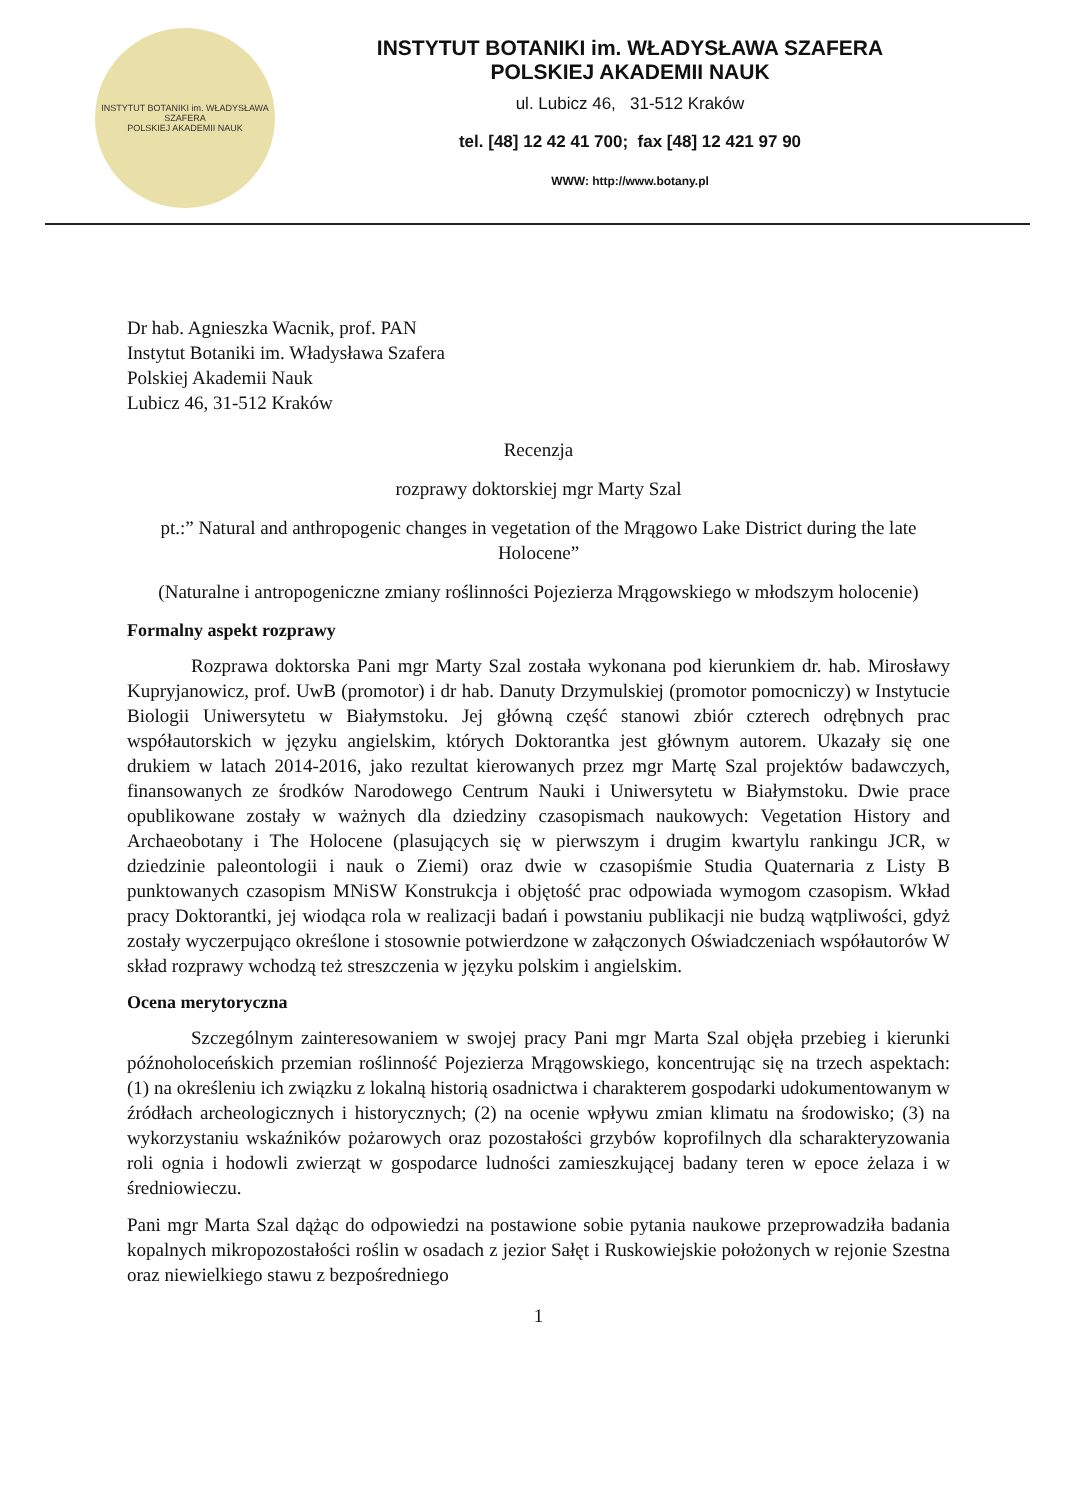INSTYTUT BOTANIKI im. WŁADYSŁAWA SZAFERA
POLSKIEJ AKADEMII NAUK
INSTYTUT BOTANIKI im. WŁADYSŁAWA SZAFERA
POLSKIEJ AKADEMII NAUK
ul. Lubicz 46, 31-512 Kraków
tel. [48] 12 42 41 700; fax [48] 12 421 97 90
WWW: http://www.botany.pl
Dr hab. Agnieszka Wacnik, prof. PAN
Instytut Botaniki im. Władysława Szafera
Polskiej Akademii Nauk
Lubicz 46, 31-512 Kraków
Recenzja
rozprawy doktorskiej mgr Marty Szal
pt.:” Natural and anthropogenic changes in vegetation of the Mrągowo Lake District during the late Holocene”
(Naturalne i antropogeniczne zmiany roślinności Pojezierza Mrągowskiego w młodszym holocenie)
Formalny aspekt rozprawy
Rozprawa doktorska Pani mgr Marty Szal została wykonana pod kierunkiem dr. hab. Mirosławy Kupryjanowicz, prof. UwB (promotor) i dr hab. Danuty Drzymulskiej (promotor pomocniczy) w Instytucie Biologii Uniwersytetu w Białymstoku. Jej główną część stanowi zbiór czterech odrębnych prac współautorskich w języku angielskim, których Doktorantka jest głównym autorem. Ukazały się one drukiem w latach 2014-2016, jako rezultat kierowanych przez mgr Martę Szal projektów badawczych, finansowanych ze środków Narodowego Centrum Nauki i Uniwersytetu w Białymstoku. Dwie prace opublikowane zostały w ważnych dla dziedziny czasopismach naukowych: Vegetation History and Archaeobotany i The Holocene (plasujących się w pierwszym i drugim kwartylu rankingu JCR, w dziedzinie paleontologii i nauk o Ziemi) oraz dwie w czasopiśmie Studia Quaternaria z Listy B punktowanych czasopism MNiSW Konstrukcja i objętość prac odpowiada wymogom czasopism. Wkład pracy Doktorantki, jej wiodąca rola w realizacji badań i powstaniu publikacji nie budzą wątpliwości, gdyż zostały wyczerpująco określone i stosownie potwierdzone w załączonych Oświadczeniach współautorów W skład rozprawy wchodzą też streszczenia w języku polskim i angielskim.
Ocena merytoryczna
Szczególnym zainteresowaniem w swojej pracy Pani mgr Marta Szal objęła przebieg i kierunki późnoholoceńskich przemian roślinność Pojezierza Mrągowskiego, koncentrując się na trzech aspektach: (1) na określeniu ich związku z lokalną historią osadnictwa i charakterem gospodarki udokumentowanym w źródłach archeologicznych i historycznych; (2) na ocenie wpływu zmian klimatu na środowisko; (3) na wykorzystaniu wskaźników pożarowych oraz pozostałości grzybów koprofilnych dla scharakteryzowania roli ognia i hodowli zwierząt w gospodarce ludności zamieszkującej badany teren w epoce żelaza i w średniowieczu.
Pani mgr Marta Szal dążąc do odpowiedzi na postawione sobie pytania naukowe przeprowadziła badania kopalnych mikropozostałości roślin w osadach z jezior Sałęt i Ruskowiejskie położonych w rejonie Szestna oraz niewielkiego stawu z bezpośredniego
1